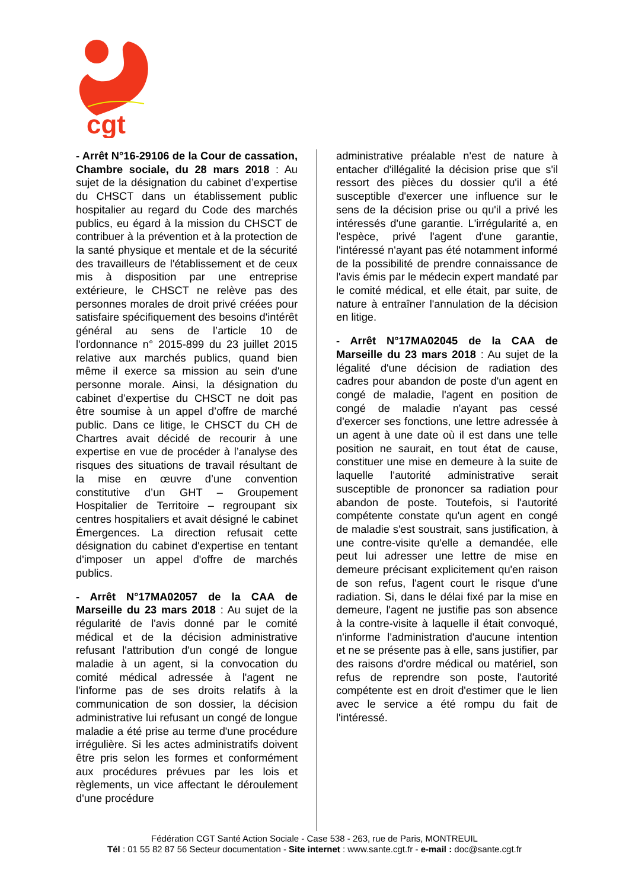cgt
- Arrêt N°16-29106 de la Cour de cassation, Chambre sociale, du 28 mars 2018 : Au sujet de la désignation du cabinet d’expertise du CHSCT dans un établissement public hospitalier au regard du Code des marchés publics, eu égard à la mission du CHSCT de contribuer à la prévention et à la protection de la santé physique et mentale et de la sécurité des travailleurs de l'établissement et de ceux mis à disposition par une entreprise extérieure, le CHSCT ne relève pas des personnes morales de droit privé créées pour satisfaire spécifiquement des besoins d'intérêt général au sens de l’article 10 de l'ordonnance n° 2015-899 du 23 juillet 2015 relative aux marchés publics, quand bien même il exerce sa mission au sein d'une personne morale. Ainsi, la désignation du cabinet d’expertise du CHSCT ne doit pas être soumise à un appel d’offre de marché public. Dans ce litige, le CHSCT du CH de Chartres avait décidé de recourir à une expertise en vue de procéder à l’analyse des risques des situations de travail résultant de la mise en œuvre d’une convention constitutive d’un GHT – Groupement Hospitalier de Territoire – regroupant six centres hospitaliers et avait désigné le cabinet Émergences. La direction refusait cette désignation du cabinet d'expertise en tentant d'imposer un appel d'offre de marchés publics.
- Arrêt N°17MA02057 de la CAA de Marseille du 23 mars 2018 : Au sujet de la régularité de l'avis donné par le comité médical et de la décision administrative refusant l'attribution d'un congé de longue maladie à un agent, si la convocation du comité médical adressée à l'agent ne l'informe pas de ses droits relatifs à la communication de son dossier, la décision administrative lui refusant un congé de longue maladie a été prise au terme d'une procédure irrégulière. Si les actes administratifs doivent être pris selon les formes et conformément aux procédures prévues par les lois et règlements, un vice affectant le déroulement d'une procédure
administrative préalable n'est de nature à entacher d'illégalité la décision prise que s'il ressort des pièces du dossier qu'il a été susceptible d'exercer une influence sur le sens de la décision prise ou qu'il a privé les intéressés d'une garantie. L'irrégularité a, en l'espèce, privé l'agent d'une garantie, l'intéressé n'ayant pas été notamment informé de la possibilité de prendre connaissance de l'avis émis par le médecin expert mandaté par le comité médical, et elle était, par suite, de nature à entraîner l'annulation de la décision en litige.
- Arrêt N°17MA02045 de la CAA de Marseille du 23 mars 2018 : Au sujet de la légalité d'une décision de radiation des cadres pour abandon de poste d'un agent en congé de maladie, l'agent en position de congé de maladie n'ayant pas cessé d'exercer ses fonctions, une lettre adressée à un agent à une date où il est dans une telle position ne saurait, en tout état de cause, constituer une mise en demeure à la suite de laquelle l'autorité administrative serait susceptible de prononcer sa radiation pour abandon de poste. Toutefois, si l'autorité compétente constate qu'un agent en congé de maladie s'est soustrait, sans justification, à une contre-visite qu'elle a demandée, elle peut lui adresser une lettre de mise en demeure précisant explicitement qu'en raison de son refus, l'agent court le risque d'une radiation. Si, dans le délai fixé par la mise en demeure, l'agent ne justifie pas son absence à la contre-visite à laquelle il était convoqué, n'informe l'administration d'aucune intention et ne se présente pas à elle, sans justifier, par des raisons d'ordre médical ou matériel, son refus de reprendre son poste, l'autorité compétente est en droit d'estimer que le lien avec le service a été rompu du fait de l'intéressé.
Fédération CGT Santé Action Sociale - Case 538 - 263, rue de Paris, MONTREUIL
Tél : 01 55 82 87 56 Secteur documentation - Site internet : www.sante.cgt.fr - e-mail : doc@sante.cgt.fr